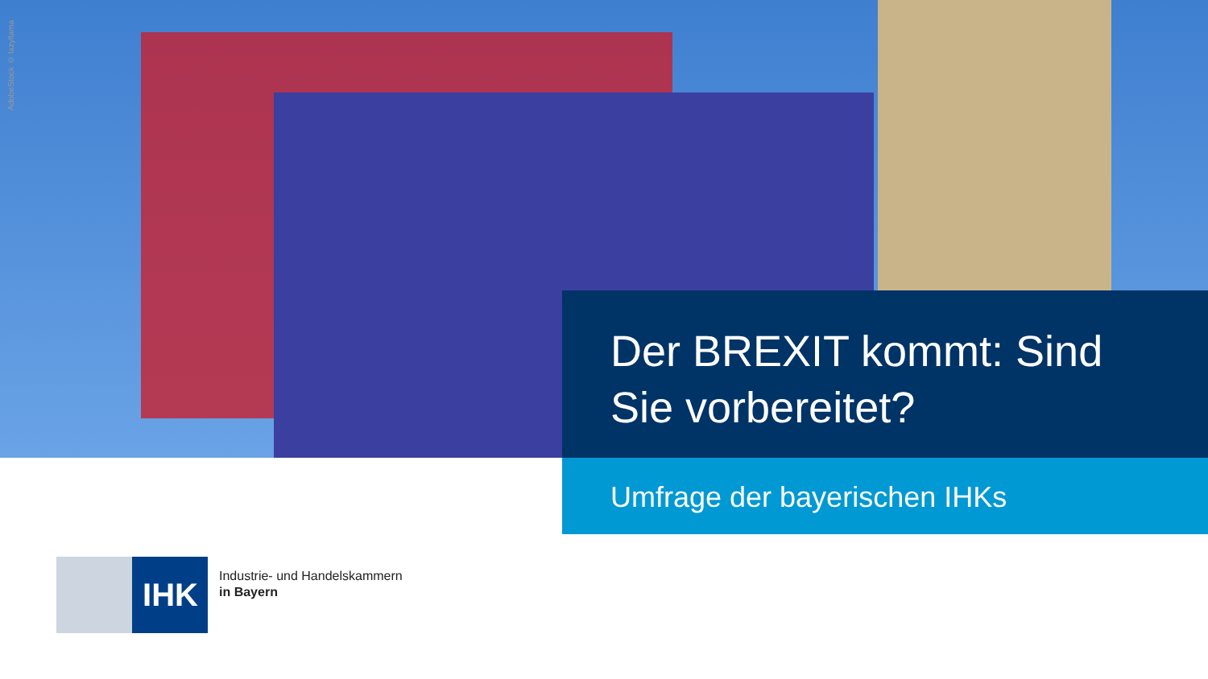AdobeStock © lazyllama
Der BREXIT kommt: Sind Sie vorbereitet?
Umfrage der bayerischen IHKs
IHK
Industrie- und Handelskammern
in Bayern